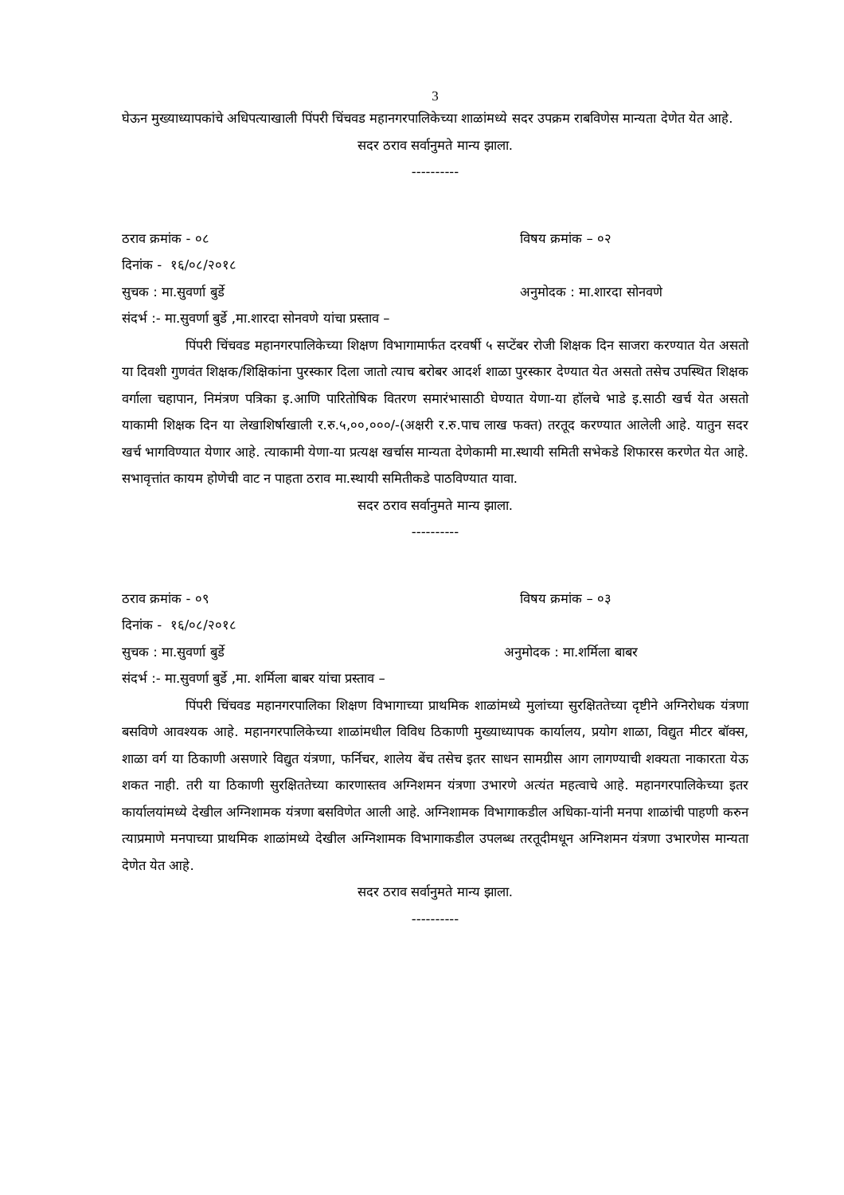3
घेऊन मुख्याध्यापकांचे अधिपत्याखाली पिंपरी चिंचवड महानगरपालिकेच्या शाळांमध्ये सदर उपक्रम राबविणेस मान्यता देणेत येत आहे.
सदर ठराव सर्वानुमते मान्य झाला.
----------
ठराव क्रमांक - ०८ विषय क्रमांक – ०२
दिनांक - १६/०८/२०१८
सुचक : मा.सुवर्णा बुर्डे अनुमोदक : मा.शारदा सोनवणे
संदर्भ :- मा.सुवर्णा बुर्डे ,मा.शारदा सोनवणे यांचा प्रस्ताव –
पिंपरी चिंचवड महानगरपालिकेच्या शिक्षण विभागामार्फत दरवर्षी ५ सप्टेंबर रोजी शिक्षक दिन साजरा करण्यात येत असतो या दिवशी गुणवंत शिक्षक/शिक्षिकांना पुरस्कार दिला जातो त्याच बरोबर आदर्श शाळा पुरस्कार देण्यात येत असतो तसेच उपस्थित शिक्षक वर्गाला चहापान, निमंत्रण पत्रिका इ.आणि पारितोषिक वितरण समारंभासाठी घेण्यात येणा-या हॉलचे भाडे इ.साठी खर्च येत असतो याकामी शिक्षक दिन या लेखाशिर्षाखाली र.रु.५,००,०००/-(अक्षरी र.रु.पाच लाख फक्त) तरतूद करण्यात आलेली आहे. यातुन सदर खर्च भागविण्यात येणार आहे. त्याकामी येणा-या प्रत्यक्ष खर्चास मान्यता देणेकामी मा.स्थायी समिती सभेकडे शिफारस करणेत येत आहे. सभावृत्तांत कायम होणेची वाट न पाहता ठराव मा.स्थायी समितीकडे पाठविण्यात यावा.
सदर ठराव सर्वानुमते मान्य झाला.
----------
ठराव क्रमांक - ०९ विषय क्रमांक – ०३
दिनांक - १६/०८/२०१८
सुचक : मा.सुवर्णा बुर्डे अनुमोदक : मा.शर्मिला बाबर
संदर्भ :- मा.सुवर्णा बुर्डे ,मा. शर्मिला बाबर यांचा प्रस्ताव –
पिंपरी चिंचवड महानगरपालिका शिक्षण विभागाच्या प्राथमिक शाळांमध्ये मुलांच्या सुरक्षिततेच्या दृष्टीने अग्निरोधक यंत्रणा बसविणे आवश्यक आहे. महानगरपालिकेच्या शाळांमधील विविध ठिकाणी मुख्याध्यापक कार्यालय, प्रयोग शाळा, विद्युत मीटर बॉक्स, शाळा वर्ग या ठिकाणी असणारे विद्युत यंत्रणा, फर्निचर, शालेय बेंच तसेच इतर साधन सामग्रीस आग लागण्याची शक्यता नाकारता येऊ शकत नाही. तरी या ठिकाणी सुरक्षिततेच्या कारणास्तव अग्निशमन यंत्रणा उभारणे अत्यंत महत्वाचे आहे. महानगरपालिकेच्या इतर कार्यालयांमध्ये देखील अग्निशामक यंत्रणा बसविणेत आली आहे. अग्निशामक विभागाकडील अधिका-यांनी मनपा शाळांची पाहणी करुन त्याप्रमाणे मनपाच्या प्राथमिक शाळांमध्ये देखील अग्निशामक विभागाकडील उपलब्ध तरतूदीमधून अग्निशमन यंत्रणा उभारणेस मान्यता देणेत येत आहे.
सदर ठराव सर्वानुमते मान्य झाला.
----------